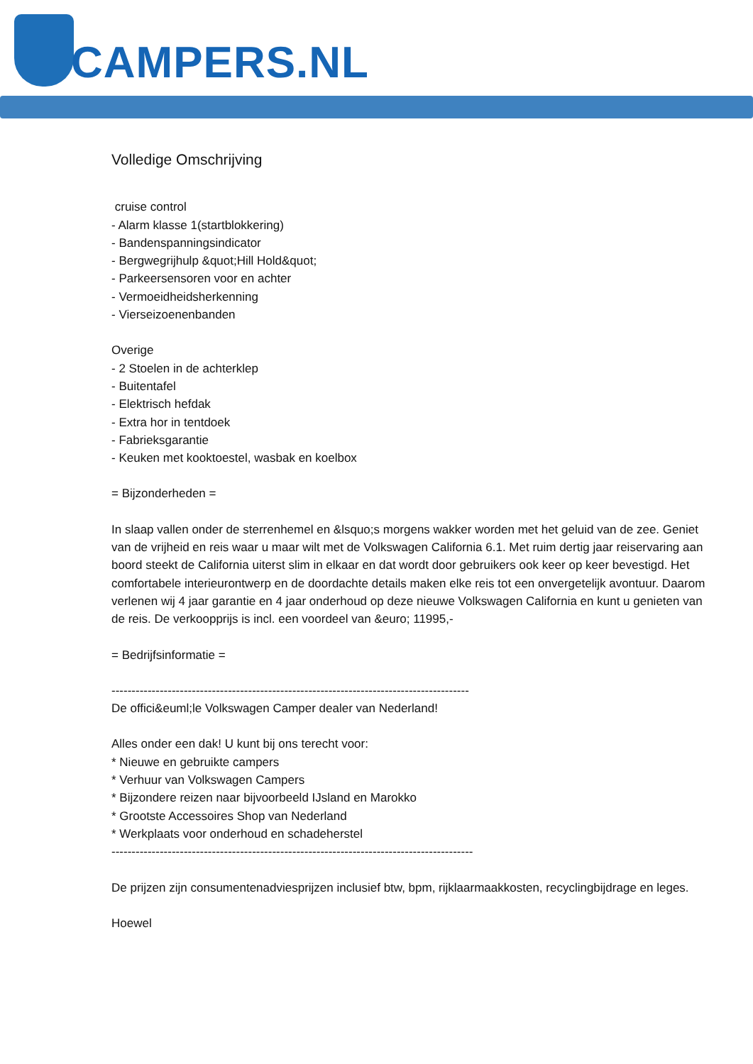CAMPERS.NL
Volledige Omschrijving
cruise control
- Alarm klasse 1(startblokkering)
- Bandenspanningsindicator
- Bergwegrijhulp &quot;Hill Hold&quot;
- Parkeersensoren voor en achter
- Vermoeidheidsherkenning
- Vierseizoenenbanden
Overige
- 2 Stoelen in de achterklep
- Buitentafel
- Elektrisch hefdak
- Extra hor in tentdoek
- Fabrieksgarantie
- Keuken met kooktoestel, wasbak en koelbox
= Bijzonderheden =
In slaap vallen onder de sterrenhemel en &lsquo;s morgens wakker worden met het geluid van de zee. Geniet van de vrijheid en reis waar u maar wilt met de Volkswagen California 6.1. Met ruim dertig jaar reiservaring aan boord steekt de California uiterst slim in elkaar en dat wordt door gebruikers ook keer op keer bevestigd. Het comfortabele interieurontwerp en de doordachte details maken elke reis tot een onvergetelijk avontuur. Daarom verlenen wij 4 jaar garantie en 4 jaar onderhoud op deze nieuwe Volkswagen California en kunt u genieten van de reis. De verkoopprijs is incl. een voordeel van &euro; 11995,-
= Bedrijfsinformatie =
-----------------------------------------------------------------------------------------
De offici&euml;le Volkswagen Camper dealer van Nederland!
Alles onder een dak! U kunt bij ons terecht voor:
* Nieuwe en gebruikte campers
* Verhuur van Volkswagen Campers
* Bijzondere reizen naar bijvoorbeeld IJsland en Marokko
* Grootste Accessoires Shop van Nederland
* Werkplaats voor onderhoud en schadeherstel
------------------------------------------------------------------------------------------
De prijzen zijn consumentenadviesprijzen inclusief btw, bpm, rijklaarmaakkosten, recyclingbijdrage en leges.
Hoewel